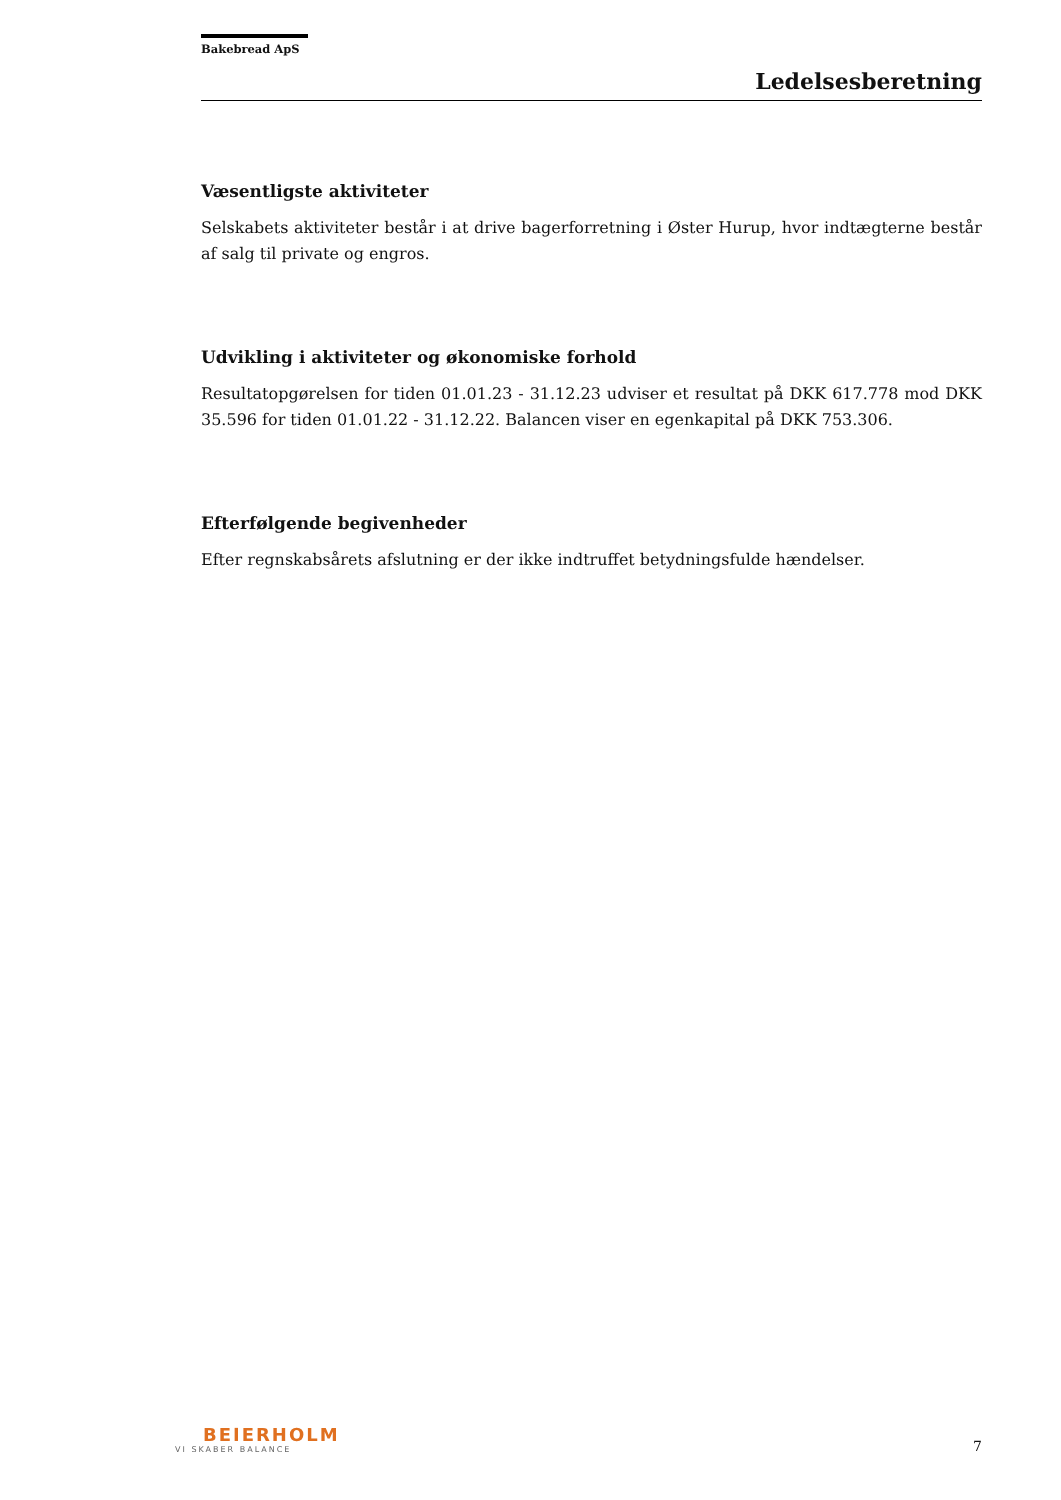Bakebread ApS
Ledelsesberetning
Væsentligste aktiviteter
Selskabets aktiviteter består i at drive bagerforretning i Øster Hurup, hvor indtægterne består af salg til private og engros.
Udvikling i aktiviteter og økonomiske forhold
Resultatopgørelsen for tiden 01.01.23 - 31.12.23 udviser et resultat på DKK 617.778 mod DKK 35.596 for tiden 01.01.22 - 31.12.22. Balancen viser en egenkapital på DKK 753.306.
Efterfølgende begivenheder
Efter regnskabsårets afslutning er der ikke indtruffet betydningsfulde hændelser.
BEIERHOLM
VI SKABER BALANCE
7